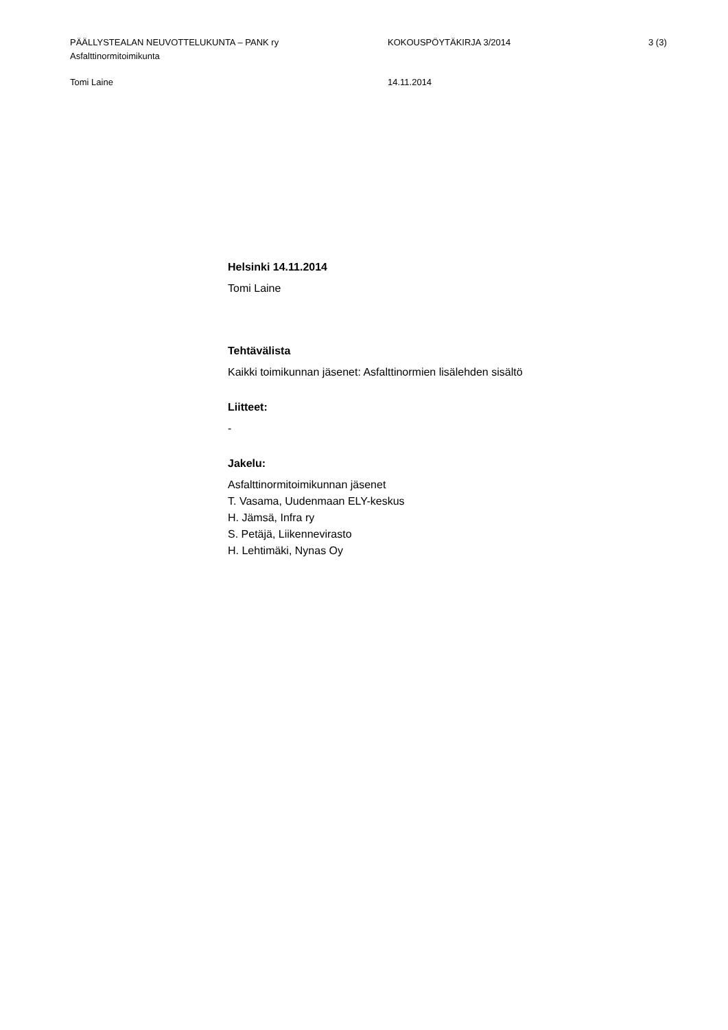PÄÄLLYSTEALAN NEUVOTTELUKUNTA – PANK ry
Asfalttinormitoimikunta
KOKOUSPÖYTÄKIRJA 3/2014 3 (3)
Tomi Laine 14.11.2014
Helsinki 14.11.2014
Tomi Laine
Tehtävälista
Kaikki toimikunnan jäsenet: Asfalttinormien lisälehden sisältö
Liitteet:
-
Jakelu:
Asfalttinormitoimikunnan jäsenet
T. Vasama, Uudenmaan ELY-keskus
H. Jämsä, Infra ry
S. Petäjä, Liikennevirasto
H. Lehtimäki, Nynas Oy